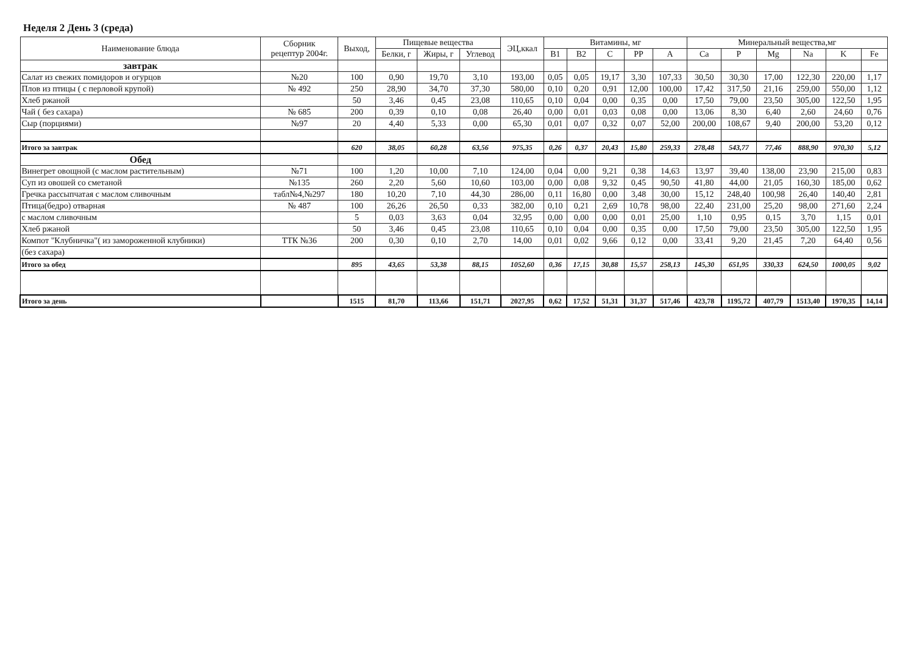Неделя 2 День 3 (среда)
| Наименование блюда | Сборник рецептур 2004г. | Выход, | Пищевые вещества | | | ЭЦ,ккал | Витамины, мг | | | | | Минеральный вещества,мг | | | | | |
| --- | --- | --- | --- | --- | --- | --- | --- | --- | --- | --- | --- | --- | --- | --- | --- | --- | --- |
| | | | Белки, г | Жиры, г | Углевод | | B1 | B2 | C | PP | A | Ca | P | Mg | Na | K | Fe |
| завтрак | | | | | | | | | | | | | | | | | |
| Салат из свежих помидоров и огурцов | №20 | 100 | 0,90 | 19,70 | 3,10 | 193,00 | 0,05 | 0,05 | 19,17 | 3,30 | 107,33 | 30,50 | 30,30 | 17,00 | 122,30 | 220,00 | 1,17 |
| Плов из птицы ( с перловой крупой) | № 492 | 250 | 28,90 | 34,70 | 37,30 | 580,00 | 0,10 | 0,20 | 0,91 | 12,00 | 100,00 | 17,42 | 317,50 | 21,16 | 259,00 | 550,00 | 1,12 |
| Хлеб ржаной | | 50 | 3,46 | 0,45 | 23,08 | 110,65 | 0,10 | 0,04 | 0,00 | 0,35 | 0,00 | 17,50 | 79,00 | 23,50 | 305,00 | 122,50 | 1,95 |
| Чай ( без сахара) | № 685 | 200 | 0,39 | 0,10 | 0,08 | 26,40 | 0,00 | 0,01 | 0,03 | 0,08 | 0,00 | 13,06 | 8,30 | 6,40 | 2,60 | 24,60 | 0,76 |
| Сыр (порциями) | №97 | 20 | 4,40 | 5,33 | 0,00 | 65,30 | 0,01 | 0,07 | 0,32 | 0,07 | 52,00 | 200,00 | 108,67 | 9,40 | 200,00 | 53,20 | 0,12 |
| Итого за завтрак | | 620 | 38,05 | 60,28 | 63,56 | 975,35 | 0,26 | 0,37 | 20,43 | 15,80 | 259,33 | 278,48 | 543,77 | 77,46 | 888,90 | 970,30 | 5,12 |
| Обед | | | | | | | | | | | | | | | | | |
| Винегрет овощной (с маслом растительным) | №71 | 100 | 1,20 | 10,00 | 7,10 | 124,00 | 0,04 | 0,00 | 9,21 | 0,38 | 14,63 | 13,97 | 39,40 | 138,00 | 23,90 | 215,00 | 0,83 |
| Суп из овошей со сметаной | №135 | 260 | 2,20 | 5,60 | 10,60 | 103,00 | 0,00 | 0,08 | 9,32 | 0,45 | 90,50 | 41,80 | 44,00 | 21,05 | 160,30 | 185,00 | 0,62 |
| Гречка рассыпчатая с маслом сливочным | табл№4,№297 | 180 | 10,20 | 7,10 | 44,30 | 286,00 | 0,11 | 16,80 | 0,00 | 3,48 | 30,00 | 15,12 | 248,40 | 100,98 | 26,40 | 140,40 | 2,81 |
| Птица(бедро) отварная | № 487 | 100 | 26,26 | 26,50 | 0,33 | 382,00 | 0,10 | 0,21 | 2,69 | 10,78 | 98,00 | 22,40 | 231,00 | 25,20 | 98,00 | 271,60 | 2,24 |
| с маслом сливочным | | 5 | 0,03 | 3,63 | 0,04 | 32,95 | 0,00 | 0,00 | 0,00 | 0,01 | 25,00 | 1,10 | 0,95 | 0,15 | 3,70 | 1,15 | 0,01 |
| Хлеб ржаной | | 50 | 3,46 | 0,45 | 23,08 | 110,65 | 0,10 | 0,04 | 0,00 | 0,35 | 0,00 | 17,50 | 79,00 | 23,50 | 305,00 | 122,50 | 1,95 |
| Компот "Клубничка"( из замороженной клубники) | ТТК №36 | 200 | 0,30 | 0,10 | 2,70 | 14,00 | 0,01 | 0,02 | 9,66 | 0,12 | 0,00 | 33,41 | 9,20 | 21,45 | 7,20 | 64,40 | 0,56 |
| (без сахара) | | | | | | | | | | | | | | | | | |
| Итого за обед | | 895 | 43,65 | 53,38 | 88,15 | 1052,60 | 0,36 | 17,15 | 30,88 | 15,57 | 258,13 | 145,30 | 651,95 | 330,33 | 624,50 | 1000,05 | 9,02 |
| Итого за день | | 1515 | 81,70 | 113,66 | 151,71 | 2027,95 | 0,62 | 17,52 | 51,31 | 31,37 | 517,46 | 423,78 | 1195,72 | 407,79 | 1513,40 | 1970,35 | 14,14 |